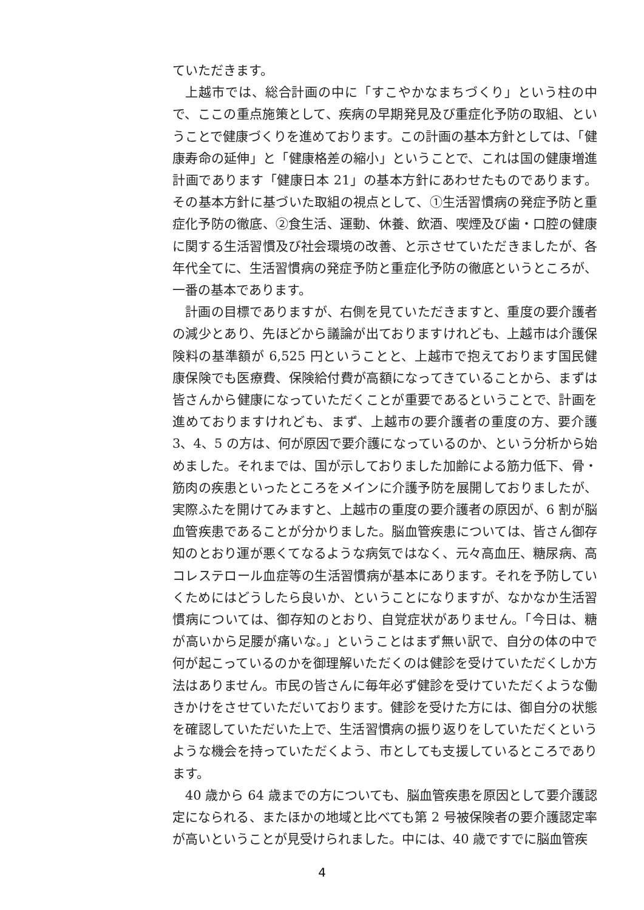ていただきます。
上越市では、総合計画の中に「すこやかなまちづくり」という柱の中で、ここの重点施策として、疾病の早期発見及び重症化予防の取組、ということで健康づくりを進めております。この計画の基本方針としては、「健康寿命の延伸」と「健康格差の縮小」ということで、これは国の健康増進計画であります「健康日本 21」の基本方針にあわせたものであります。その基本方針に基づいた取組の視点として、①生活習慣病の発症予防と重症化予防の徹底、②食生活、運動、休養、飲酒、喫煙及び歯・口腔の健康に関する生活習慣及び社会環境の改善、と示させていただきましたが、各年代全てに、生活習慣病の発症予防と重症化予防の徹底というところが、一番の基本であります。
計画の目標でありますが、右側を見ていただきますと、重度の要介護者の減少とあり、先ほどから議論が出ておりますけれども、上越市は介護保険料の基準額が 6,525 円ということと、上越市で抱えております国民健康保険でも医療費、保険給付費が高額になってきていることから、まずは皆さんから健康になっていただくことが重要であるということで、計画を進めておりますけれども、まず、上越市の要介護者の重度の方、要介護 3、4、5 の方は、何が原因で要介護になっているのか、という分析から始めました。それまでは、国が示しておりました加齢による筋力低下、骨・筋肉の疾患といったところをメインに介護予防を展開しておりましたが、実際ふたを開けてみますと、上越市の重度の要介護者の原因が、6 割が脳血管疾患であることが分かりました。脳血管疾患については、皆さん御存知のとおり運が悪くてなるような病気ではなく、元々高血圧、糖尿病、高コレステロール血症等の生活習慣病が基本にあります。それを予防していくためにはどうしたら良いか、ということになりますが、なかなか生活習慣病については、御存知のとおり、自覚症状がありません。「今日は、糖が高いから足腰が痛いな。」ということはまず無い訳で、自分の体の中で何が起こっているのかを御理解いただくのは健診を受けていただくしか方法はありません。市民の皆さんに毎年必ず健診を受けていただくような働きかけをさせていただいております。健診を受けた方には、御自分の状態を確認していただいた上で、生活習慣病の振り返りをしていただくというような機会を持っていただくよう、市としても支援しているところであります。
40 歳から 64 歳までの方についても、脳血管疾患を原因として要介護認定になられる、またほかの地域と比べても第 2 号被保険者の要介護認定率が高いということが見受けられました。中には、40 歳ですでに脳血管疾
4